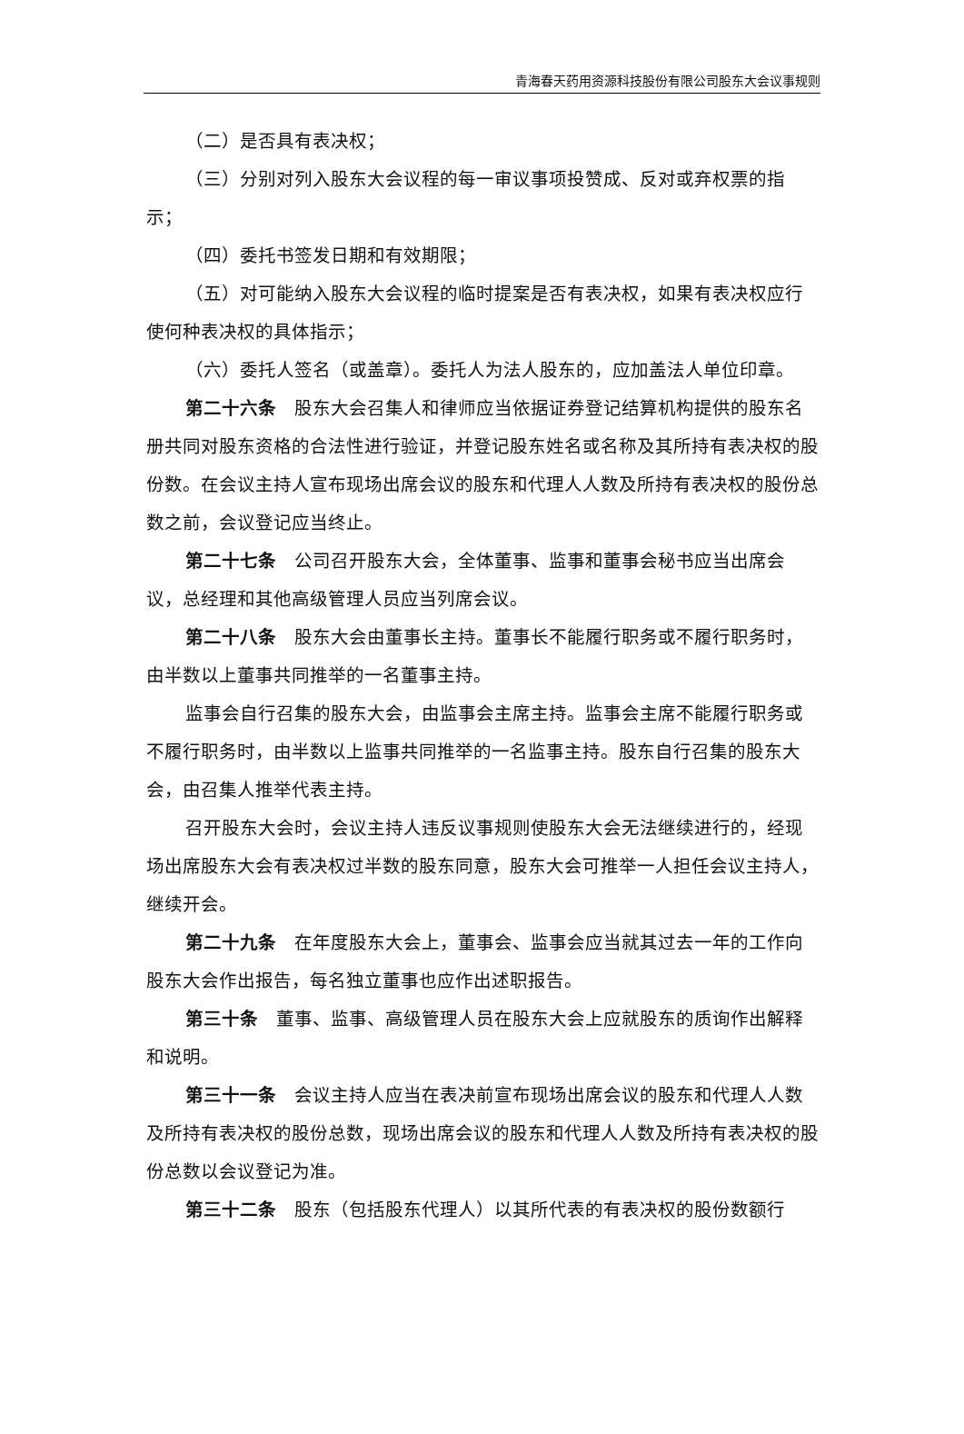青海春天药用资源科技股份有限公司股东大会议事规则
（二）是否具有表决权；
（三）分别对列入股东大会议程的每一审议事项投赞成、反对或弃权票的指示；
（四）委托书签发日期和有效期限；
（五）对可能纳入股东大会议程的临时提案是否有表决权，如果有表决权应行使何种表决权的具体指示；
（六）委托人签名（或盖章）。委托人为法人股东的，应加盖法人单位印章。
第二十六条　股东大会召集人和律师应当依据证券登记结算机构提供的股东名册共同对股东资格的合法性进行验证，并登记股东姓名或名称及其所持有表决权的股份数。在会议主持人宣布现场出席会议的股东和代理人人数及所持有表决权的股份总数之前，会议登记应当终止。
第二十七条　公司召开股东大会，全体董事、监事和董事会秘书应当出席会议，总经理和其他高级管理人员应当列席会议。
第二十八条　股东大会由董事长主持。董事长不能履行职务或不履行职务时，由半数以上董事共同推举的一名董事主持。
监事会自行召集的股东大会，由监事会主席主持。监事会主席不能履行职务或不履行职务时，由半数以上监事共同推举的一名监事主持。股东自行召集的股东大会，由召集人推举代表主持。
召开股东大会时，会议主持人违反议事规则使股东大会无法继续进行的，经现场出席股东大会有表决权过半数的股东同意，股东大会可推举一人担任会议主持人，继续开会。
第二十九条　在年度股东大会上，董事会、监事会应当就其过去一年的工作向股东大会作出报告，每名独立董事也应作出述职报告。
第三十条　董事、监事、高级管理人员在股东大会上应就股东的质询作出解释和说明。
第三十一条　会议主持人应当在表决前宣布现场出席会议的股东和代理人人数及所持有表决权的股份总数，现场出席会议的股东和代理人人数及所持有表决权的股份总数以会议登记为准。
第三十二条　股东（包括股东代理人）以其所代表的有表决权的股份数额行